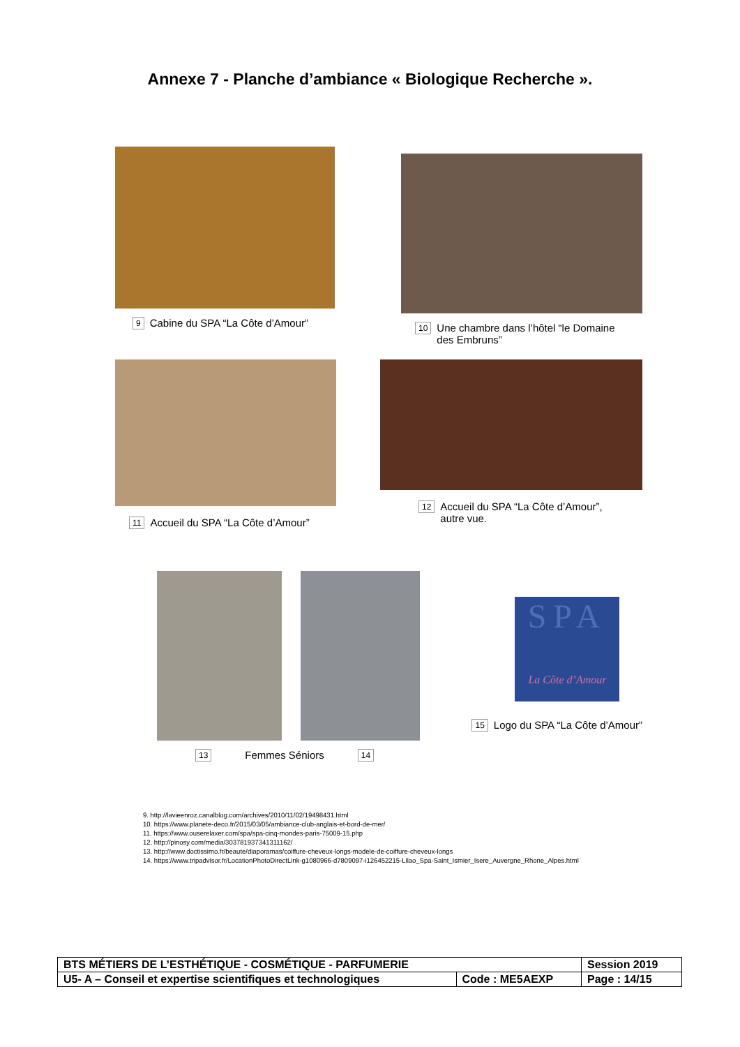Annexe 7 - Planche d’ambiance « Biologique Recherche ».
9 Cabine du SPA “La Côte d’Amour”
10 Une chambre dans l’hôtel “le Domaine
des Embruns”
11 Accueil du SPA “La Côte d’Amour”
12 Accueil du SPA “La Côte d’Amour”,
autre vue.
13 Femmes Séniors 14
SPA
La Côte d’Amour
15 Logo du SPA “La Côte d’Amour”
9. http://lavieenroz.canalblog.com/archives/2010/11/02/19498431.html
10. https://www.planete-deco.fr/2015/03/05/ambiance-club-anglais-et-bord-de-mer/
11. https://www.ouserelaxer.com/spa/spa-cinq-mondes-paris-75009-15.php
12. http://pinosy.com/media/303781937341311162/
13. http://www.doctissimo.fr/beaute/diaporamas/coiffure-cheveux-longs-modele-de-coiffure-cheveux-longs
14. https://www.tripadvisor.fr/LocationPhotoDirectLink-g1080966-d7809097-i126452215-Lilao_Spa-Saint_Ismier_Isere_Auvergne_Rhone_Alpes.html
| BTS MÉTIERS DE L’ESTHÉTIQUE - COSMÉTIQUE - PARFUMERIE | | Session 2019 |
| U5- A – Conseil et expertise scientifiques et technologiques | Code : ME5AEXP | Page : 14/15 |